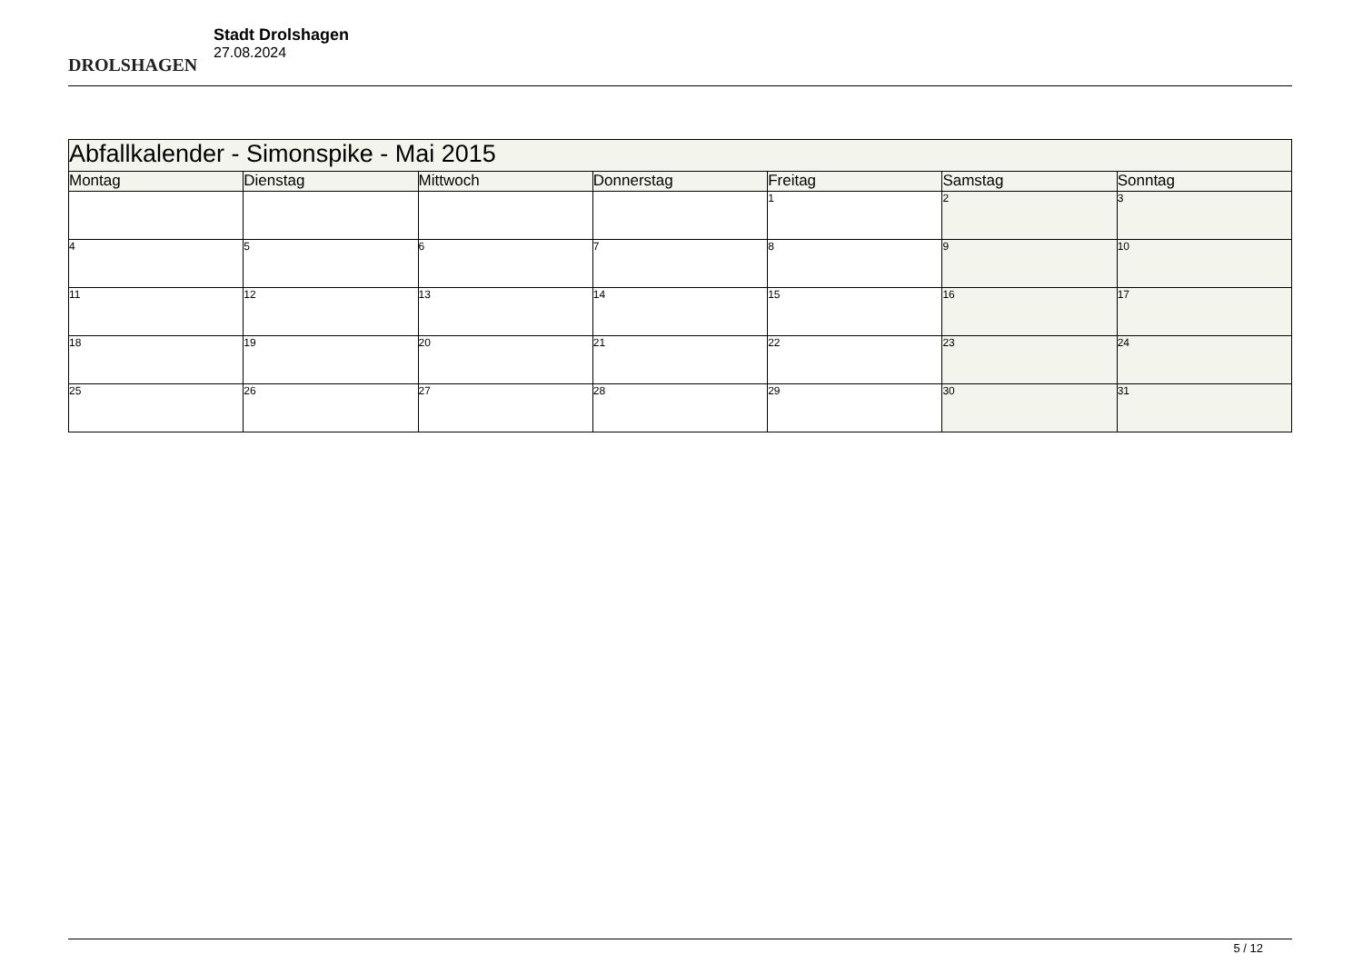DROLSHAGEN
Stadt Drolshagen
27.08.2024
| Abfallkalender - Simonspike - Mai 2015 | | | | | | |
| Montag | Dienstag | Mittwoch | Donnerstag | Freitag | Samstag | Sonntag |
| | | | | 1 | 2 | 3 |
| 4 | 5 | 6 | 7 | 8 | 9 | 10 |
| 11 | 12 | 13 | 14 | 15 | 16 | 17 |
| 18 | 19 | 20 | 21 | 22 | 23 | 24 |
| 25 | 26 | 27 | 28 | 29 | 30 | 31 |
5 / 12